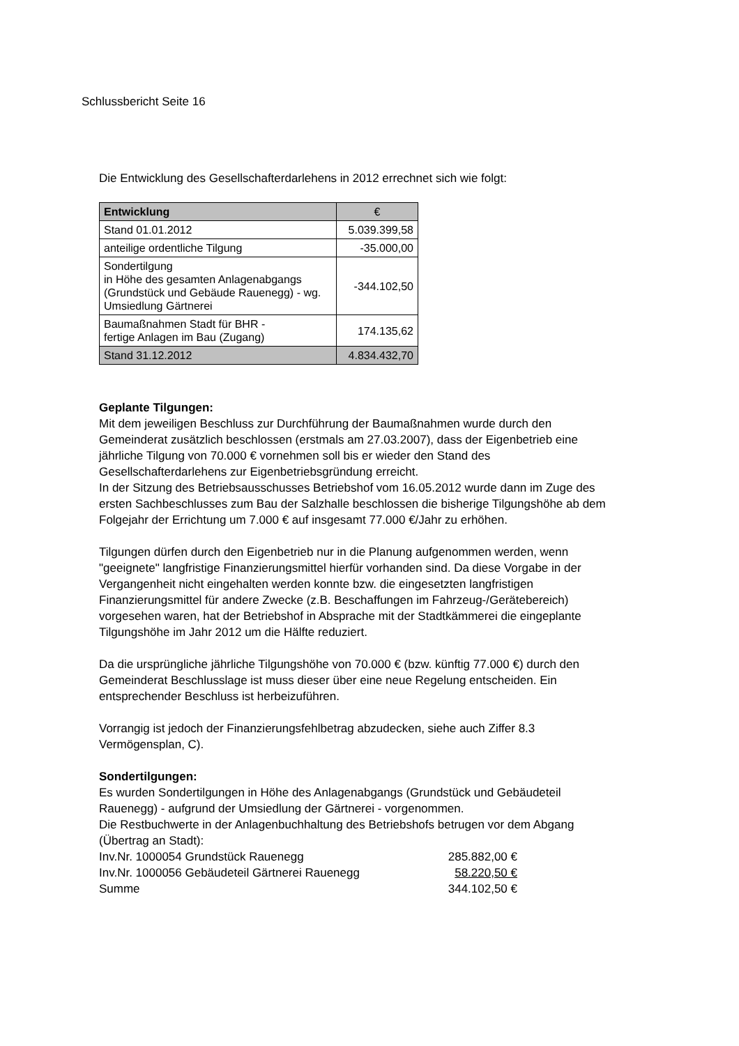Schlussbericht Seite 16
Die Entwicklung des Gesellschafterdarlehens in 2012 errechnet sich wie folgt:
| Entwicklung | € |
| --- | --- |
| Stand 01.01.2012 | 5.039.399,58 |
| anteilige ordentliche Tilgung | -35.000,00 |
| Sondertilgung in Höhe des gesamten Anlagenabgangs (Grundstück und Gebäude Rauenegg) - wg. Umsiedlung Gärtnerei | -344.102,50 |
| Baumaßnahmen Stadt für BHR - fertige Anlagen im Bau (Zugang) | 174.135,62 |
| Stand 31.12.2012 | 4.834.432,70 |
Geplante Tilgungen:
Mit dem jeweiligen Beschluss zur Durchführung der Baumaßnahmen wurde durch den Gemeinderat zusätzlich beschlossen (erstmals am 27.03.2007), dass der Eigenbetrieb eine jährliche Tilgung von 70.000 € vornehmen soll bis er wieder den Stand des Gesellschafterdarlehens zur Eigenbetriebsgründung erreicht.
In der Sitzung des Betriebsausschusses Betriebshof vom 16.05.2012 wurde dann im Zuge des ersten Sachbeschlusses zum Bau der Salzhalle beschlossen die bisherige Tilgungshöhe ab dem Folgejahr der Errichtung um 7.000 € auf insgesamt 77.000 €/Jahr zu erhöhen.
Tilgungen dürfen durch den Eigenbetrieb nur in die Planung aufgenommen werden, wenn "geeignete" langfristige Finanzierungsmittel hierfür vorhanden sind. Da diese Vorgabe in der Vergangenheit nicht eingehalten werden konnte bzw. die eingesetzten langfristigen Finanzierungsmittel für andere Zwecke (z.B. Beschaffungen im Fahrzeug-/Gerätebereich) vorgesehen waren, hat der Betriebshof in Absprache mit der Stadtkämmerei die eingeplante Tilgungshöhe im Jahr 2012 um die Hälfte reduziert.
Da die ursprüngliche jährliche Tilgungshöhe von 70.000 € (bzw. künftig 77.000 €) durch den Gemeinderat Beschlusslage ist muss dieser über eine neue Regelung entscheiden. Ein entsprechender Beschluss ist herbeizuführen.
Vorrangig ist jedoch der Finanzierungsfehlbetrag abzudecken, siehe auch Ziffer 8.3 Vermögensplan, C).
Sondertilgungen:
Es wurden Sondertilgungen in Höhe des Anlagenabgangs (Grundstück und Gebäudeteil Rauenegg) - aufgrund der Umsiedlung der Gärtnerei - vorgenommen.
Die Restbuchwerte in der Anlagenbuchhaltung des Betriebshofs betrugen vor dem Abgang (Übertrag an Stadt):
| Inv.Nr. 1000054 Grundstück Rauenegg | 285.882,00 € |
| Inv.Nr. 1000056 Gebäudeteil Gärtnerei Rauenegg | 58.220,50 € |
| Summe | 344.102,50 € |